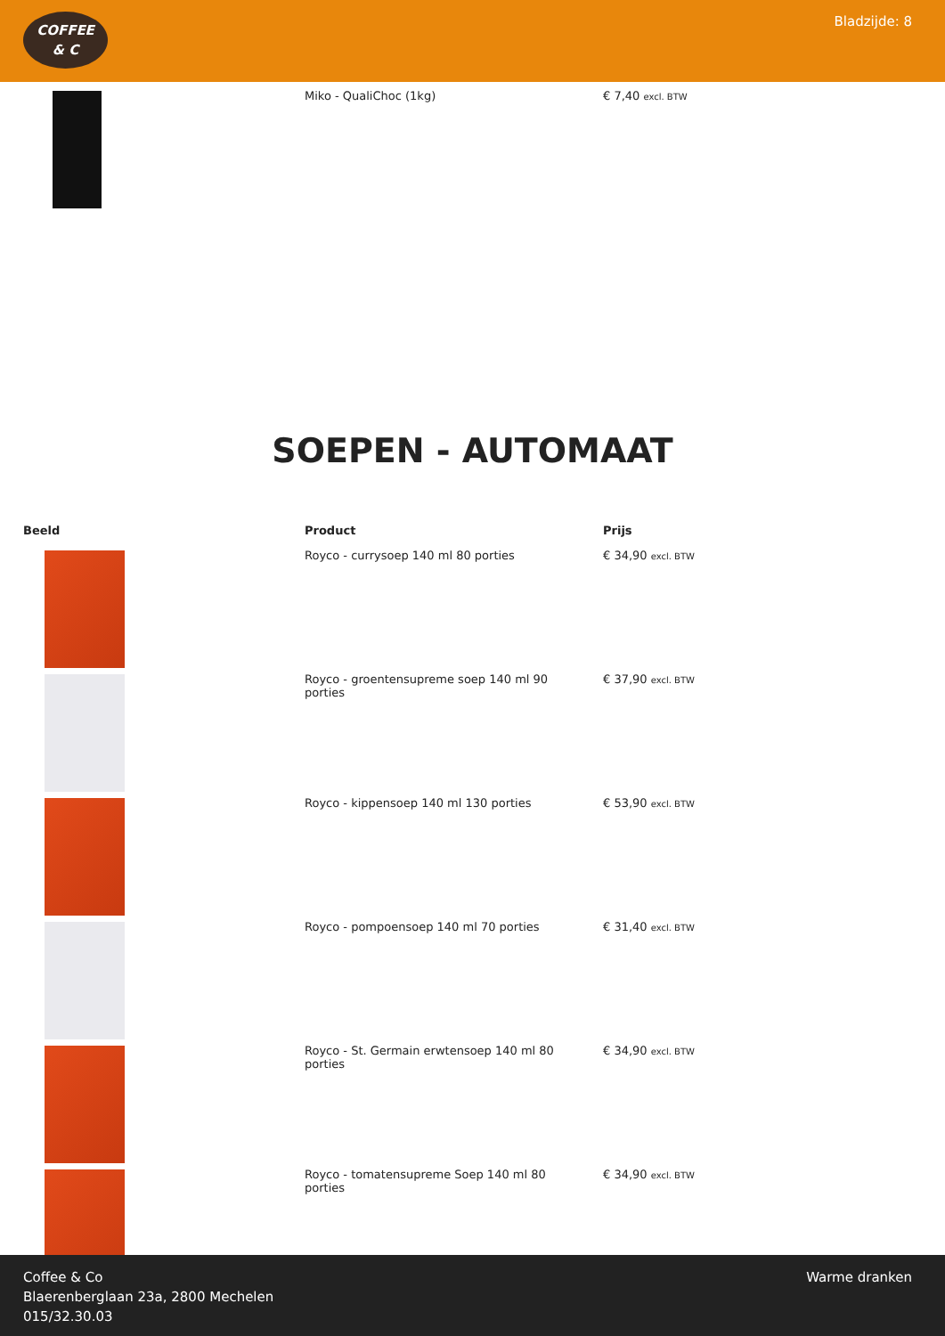COFFEE
& C
Bladzijde: 8
| | Miko - QualiChoc (1kg) | € 7,40 excl. BTW |
SOEPEN - AUTOMAAT
| Beeld | Product | Prijs |
| --- | --- | --- |
| | Royco - currysoep 140 ml 80 porties | € 34,90 excl. BTW |
| | Royco - groentensupreme soep 140 ml 90 porties | € 37,90 excl. BTW |
| | Royco - kippensoep 140 ml 130 porties | € 53,90 excl. BTW |
| | Royco - pompoensoep 140 ml 70 porties | € 31,40 excl. BTW |
| | Royco - St. Germain erwtensoep 140 ml 80 porties | € 34,90 excl. BTW |
| | Royco - tomatensupreme Soep 140 ml 80 porties | € 34,90 excl. BTW |
Coffee & Co
Blaerenberglaan 23a, 2800 Mechelen
015/32.30.03
Warme dranken